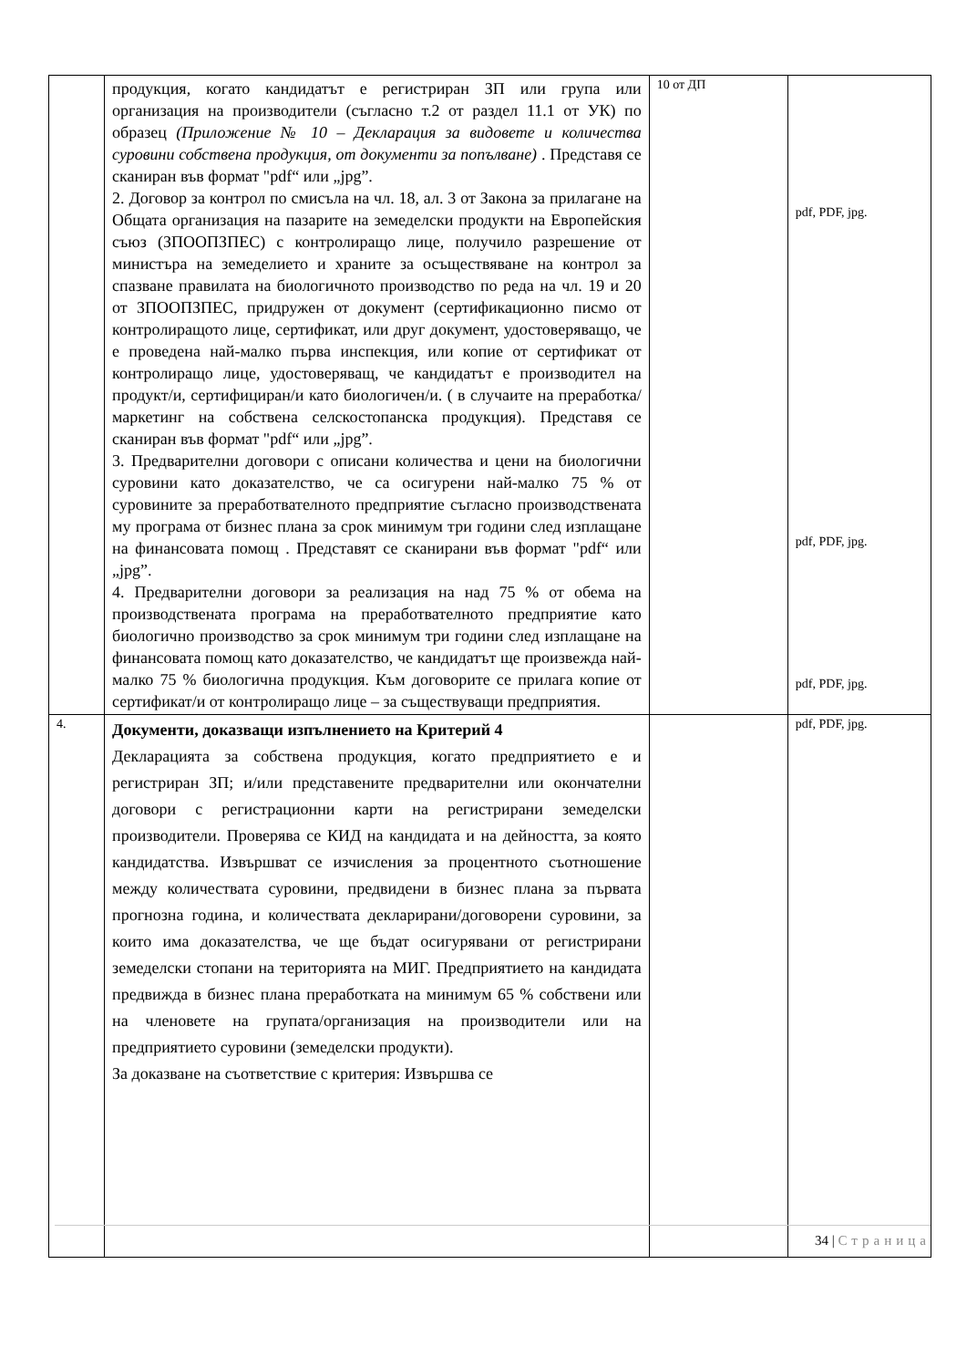| | продукция, когато кандидатът е регистриран ЗП или група или организация на производители (съгласно т.2 от раздел 11.1 от УК) по образец (Приложение № 10 – Декларация за видовете и количества суровини собствена продукция, от документи за попълване) . Представя се сканиран във формат "pdf“ или „jpg”. 2. Договор за контрол по смисъла на чл. 18, ал. 3 от Закона за прилагане на Общата организация на пазарите на земеделски продукти на Европейския съюз (ЗПООПЗПЕС) с контролиращо лице, получило разрешение от министъра на земеделието и храните за осъществяване на контрол за спазване правилата на биологичното производство по реда на чл. 19 и 20 от ЗПООПЗПЕС, придружен от документ (сертификационно писмо от контролиращото лице, сертификат, или друг документ, удостоверяващо, че е проведена най-малко първа инспекция, или копие от сертификат от контролиращо лице, удостоверяващ, че кандидатът е производител на продукт/и, сертифициран/и като биологичен/и. ( в случаите на преработка/маркетинг на собствена селскостопанска продукция). Представя се сканиран във формат "pdf“ или „jpg”. 3. Предварителни договори с описани количества и цени на биологични суровини като доказателство, че са осигурени най-малко 75 % от суровините за преработвателното предприятие съгласно производствената му програма от бизнес плана за срок минимум три години след изплащане на финансовата помощ . Представят се сканирани във формат "pdf“ или „jpg”. 4. Предварителни договори за реализация на над 75 % от обема на производствената програма на преработвателното предприятие като биологично производство за срок минимум три години след изплащане на финансовата помощ като доказателство, че кандидатът ще произвежда най-малко 75 % биологична продукция. Към договорите се прилага копие от сертификат/и от контролиращо лице – за съществуващи предприятия. | 10 от ДП | pdf, PDF, jpg. pdf, PDF, jpg. pdf, PDF, jpg. |
| 4. | Документи, доказващи изпълнението на Критерий 4 Декларацията за собствена продукция, когато предприятието е и регистриран ЗП; и/или представените предварителни или окончателни договори с регистрационни карти на регистрирани земеделски производители. Проверява се КИД на кандидата и на дейността, за която кандидатства. Извършват се изчисления за процентното съотношение между количествата суровини, предвидени в бизнес плана за първата прогнозна година, и количествата декларирани/договорени суровини, за които има доказателства, че ще бъдат осигурявани от регистрирани земеделски стопани на територията на МИГ. Предприятието на кандидата предвижда в бизнес плана преработката на минимум 65 % собствени или на членовете на групата/организация на производители или на предприятието суровини (земеделски продукти). За доказване на съответствие с критерия: Извършва се | | pdf, PDF, jpg. |
34 | Страница